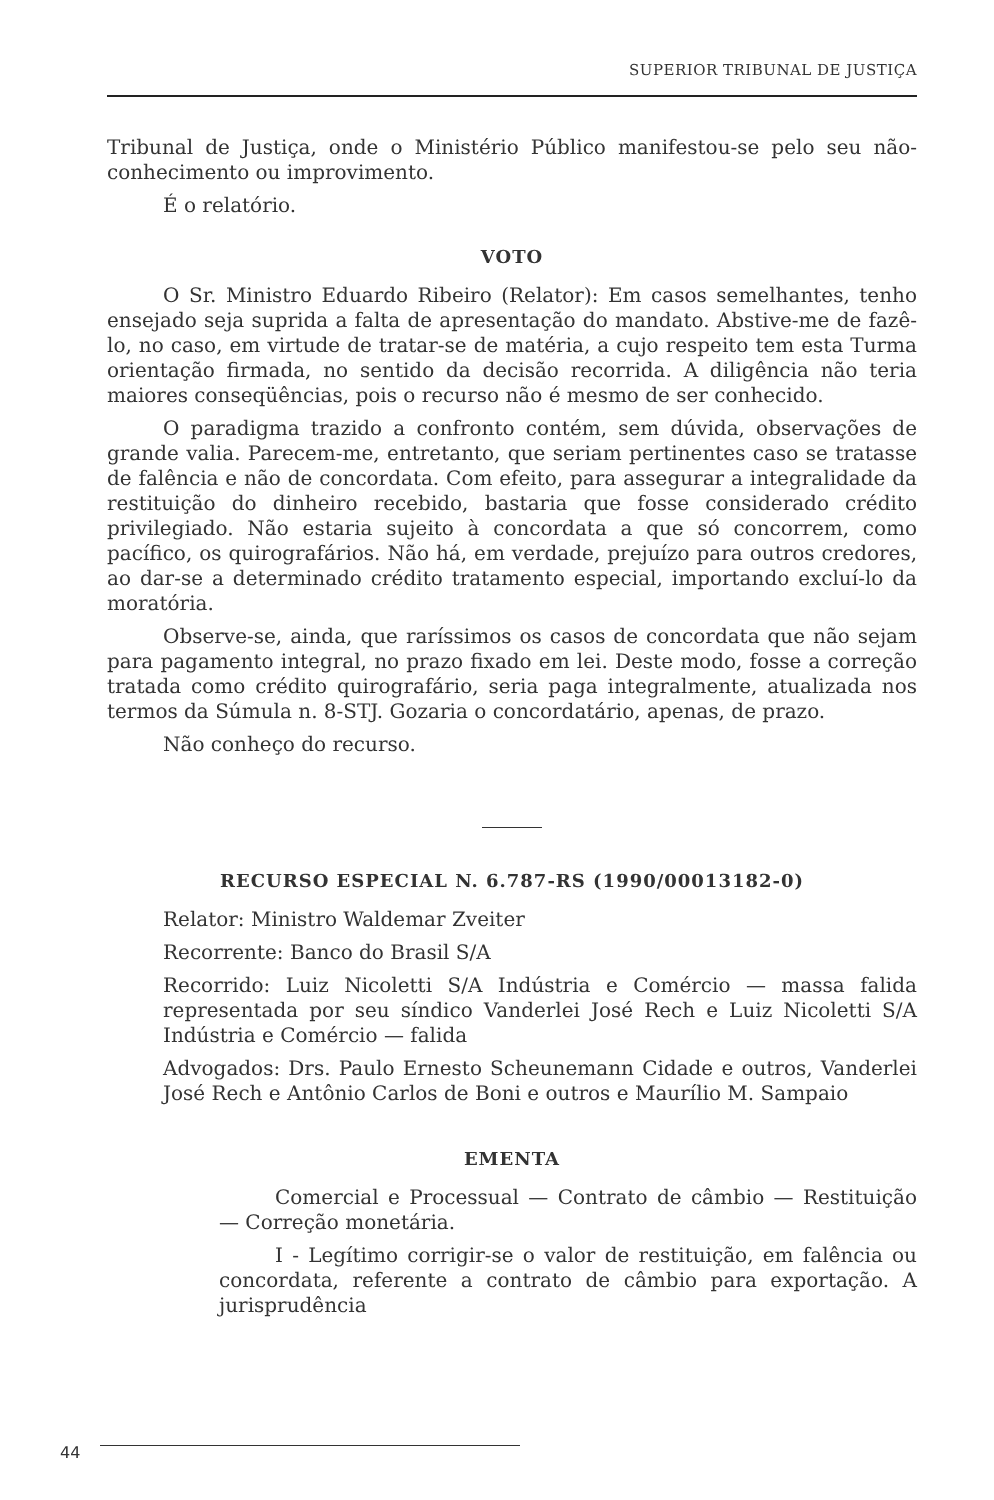SUPERIOR TRIBUNAL DE JUSTIÇA
Tribunal de Justiça, onde o Ministério Público manifestou-se pelo seu não-conhecimento ou improvimento.
É o relatório.
VOTO
O Sr. Ministro Eduardo Ribeiro (Relator): Em casos semelhantes, tenho ensejado seja suprida a falta de apresentação do mandato. Abstive-me de fazê-lo, no caso, em virtude de tratar-se de matéria, a cujo respeito tem esta Turma orientação firmada, no sentido da decisão recorrida. A diligência não teria maiores conseqüências, pois o recurso não é mesmo de ser conhecido.
O paradigma trazido a confronto contém, sem dúvida, observações de grande valia. Parecem-me, entretanto, que seriam pertinentes caso se tratasse de falência e não de concordata. Com efeito, para assegurar a integralidade da restituição do dinheiro recebido, bastaria que fosse considerado crédito privilegiado. Não estaria sujeito à concordata a que só concorrem, como pacífico, os quirografários. Não há, em verdade, prejuízo para outros credores, ao dar-se a determinado crédito tratamento especial, importando excluí-lo da moratória.
Observe-se, ainda, que raríssimos os casos de concordata que não sejam para pagamento integral, no prazo fixado em lei. Deste modo, fosse a correção tratada como crédito quirografário, seria paga integralmente, atualizada nos termos da Súmula n. 8-STJ. Gozaria o concordatário, apenas, de prazo.
Não conheço do recurso.
RECURSO ESPECIAL N. 6.787-RS (1990/00013182-0)
Relator: Ministro Waldemar Zveiter
Recorrente: Banco do Brasil S/A
Recorrido: Luiz Nicoletti S/A Indústria e Comércio — massa falida representada por seu síndico Vanderlei José Rech e Luiz Nicoletti S/A Indústria e Comércio — falida
Advogados: Drs. Paulo Ernesto Scheunemann Cidade e outros, Vanderlei José Rech e Antônio Carlos de Boni e outros e Maurílio M. Sampaio
EMENTA
Comercial e Processual — Contrato de câmbio — Restituição — Correção monetária.
I - Legítimo corrigir-se o valor de restituição, em falência ou concordata, referente a contrato de câmbio para exportação. A jurisprudência
44